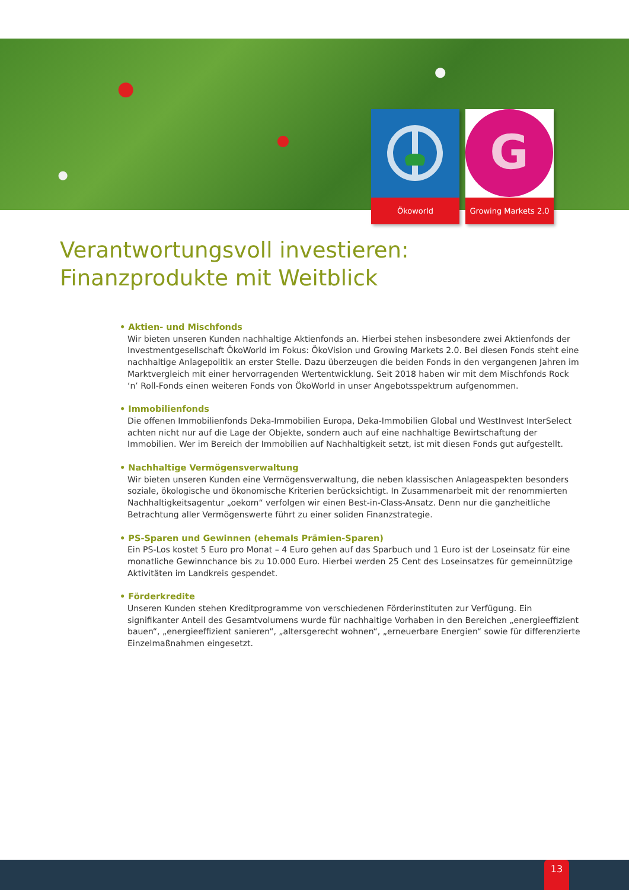Ökoworld
G
Growing Markets 2.0
Verantwortungsvoll investieren:
Finanzprodukte mit Weitblick
• Aktien- und Mischfonds
Wir bieten unseren Kunden nachhaltige Aktienfonds an. Hierbei stehen insbesondere zwei Aktienfonds der Investmentgesellschaft ÖkoWorld im Fokus: ÖkoVision und Growing Markets 2.0. Bei diesen Fonds steht eine nachhaltige Anlagepolitik an erster Stelle. Dazu überzeugen die beiden Fonds in den vergangenen Jahren im Marktvergleich mit einer hervorragenden Wertentwicklung. Seit 2018 haben wir mit dem Mischfonds Rock ‘n’ Roll-Fonds einen weiteren Fonds von ÖkoWorld in unser Angebotsspektrum aufgenommen.
• Immobilienfonds
Die offenen Immobilienfonds Deka-Immobilien Europa, Deka-Immobilien Global und WestInvest InterSelect achten nicht nur auf die Lage der Objekte, sondern auch auf eine nachhaltige Bewirtschaftung der Immobilien. Wer im Bereich der Immobilien auf Nachhaltigkeit setzt, ist mit diesen Fonds gut aufgestellt.
• Nachhaltige Vermögensverwaltung
Wir bieten unseren Kunden eine Vermögensverwaltung, die neben klassischen Anlageaspekten besonders soziale, ökologische und ökonomische Kriterien berücksichtigt. In Zusammenarbeit mit der renommierten Nachhaltigkeitsagentur „oekom“ verfolgen wir einen Best-in-Class-Ansatz. Denn nur die ganzheitliche Betrachtung aller Vermögenswerte führt zu einer soliden Finanzstrategie.
• PS-Sparen und Gewinnen (ehemals Prämien-Sparen)
Ein PS-Los kostet 5 Euro pro Monat – 4 Euro gehen auf das Sparbuch und 1 Euro ist der Loseinsatz für eine monatliche Gewinnchance bis zu 10.000 Euro. Hierbei werden 25 Cent des Loseinsatzes für gemeinnützige Aktivitäten im Landkreis gespendet.
• Förderkredite
Unseren Kunden stehen Kreditprogramme von verschiedenen Förderinstituten zur Verfügung. Ein signifikanter Anteil des Gesamtvolumens wurde für nachhaltige Vorhaben in den Bereichen „energieeffizient bauen“, „energieeffizient sanieren“, „altersgerecht wohnen“, „erneuerbare Energien“ sowie für differenzierte Einzelmaßnahmen eingesetzt.
13